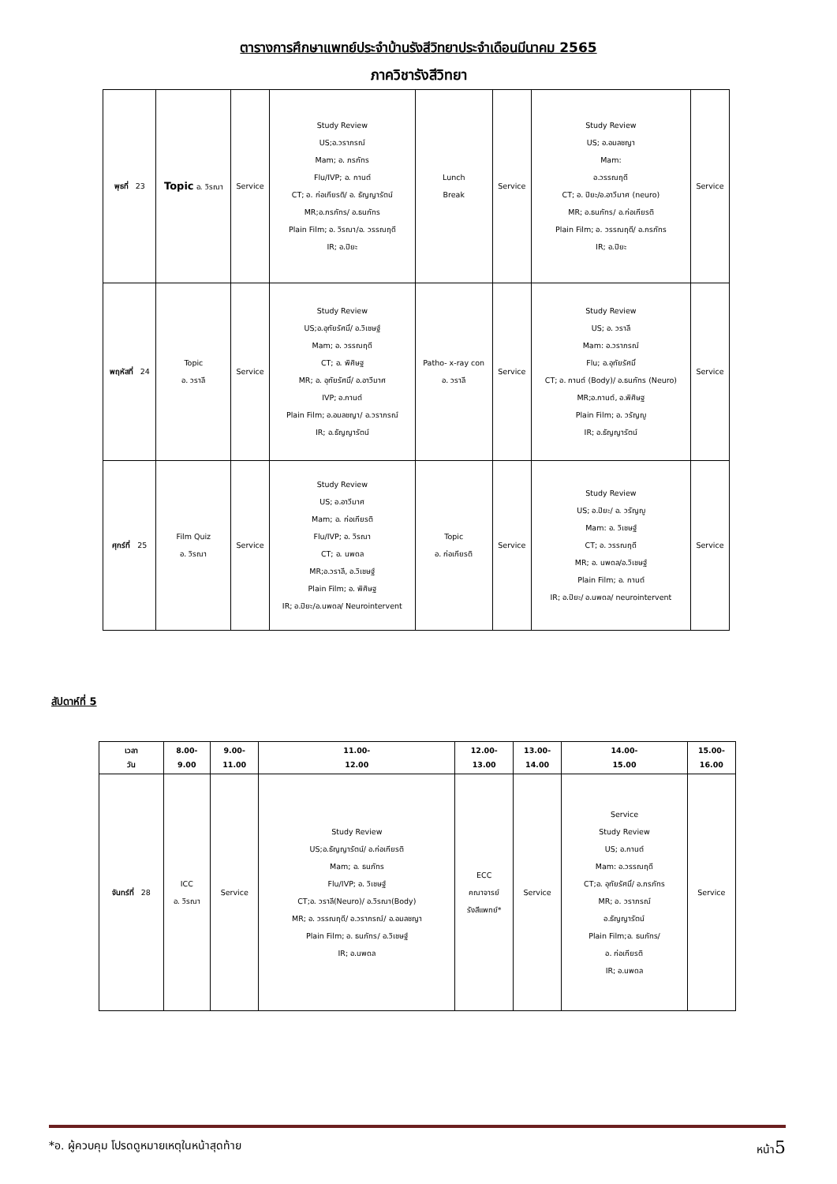ตารางการศึกษาแพทย์ประจำบ้านรังสีวิทยาประจำเดือนมีนาคม 2565
ภาควิชารังสีวิทยา
| พุธที่ 23 | Topic อ. วิรณา | Service | Study Review US;อ.วราภรณ์ Mam; อ. ภรภัทร Flu/IVP; อ. กานต์ CT; อ. ก่อเกียรติ/ อ. ธัญญารัตน์ MR;อ.ภรภัทร/ อ.ธนภัทร Plain Film; อ. วิรณา/อ. วรรณฤดี IR; อ.ปิยะ | Lunch Break | Service | Study Review US; อ.อมลชญา Mam: อ.วรรณฤดี CT; อ. ปิยะ/อ.อาวีมาศ (neuro) MR; อ.ธนภัทร/ อ.ก่อเกียรติ Plain Film; อ. วรรณฤดี/ อ.ภรภัทร IR; อ.ปิยะ | Service |
| พฤหัสที่ 24 | Topic อ. วราลี | Service | Study Review US;อ.อุทัยรัศมิ์/ อ.วิเชษฐ์ Mam; อ. วรรณฤดี CT; อ. พิศิษฐ MR; อ. อุทัยรัศมิ์/ อ.อาวีมาศ IVP; อ.กานต์ Plain Film; อ.อมลชญา/ อ.วราภรณ์ IR; อ.ธัญญารัตน์ | Patho- x-ray con อ. วราลี | Service | Study Review US; อ. วราลี Mam: อ.วราภรณ์ Flu; อ.อุทัยรัศมิ์ CT; อ. กานต์ (Body)/ อ.ธนภัทร (Neuro) MR;อ.กานต์, อ.พิศิษฐ Plain Film; อ. วรัญญู IR; อ.ธัญญารัตน์ | Service |
| ศุกร์ที่ 25 | Film Quiz อ. วิรณา | Service | Study Review US; อ.อาวีมาศ Mam; อ. ก่อเกียรติ Flu/IVP; อ. วิรณา CT; อ. นพดล MR;อ.วราลี, อ.วิเชษฐ์ Plain Film; อ. พิศิษฐ IR; อ.ปิยะ/อ.นพดล/ Neurointervent | Topic อ. ก่อเกียรติ | Service | Study Review US; อ.ปิยะ/ อ. วรัญญู Mam: อ. วิเชษฐ์ CT; อ. วรรณฤดี MR; อ. นพดล/อ.วิเชษฐ์ Plain Film; อ. กานต์ IR; อ.ปิยะ/ อ.นพดล/ neurointervent | Service |
สัปดาห์ที่ 5
| เวลา วัน | 8.00- 9.00 | 9.00- 11.00 | 11.00- 12.00 | 12.00- 13.00 | 13.00- 14.00 | 14.00- 15.00 | 15.00- 16.00 |
| --- | --- | --- | --- | --- | --- | --- | --- |
| จันทร์ที่ 28 | ICC อ. วิรณา | Service | Study Review US;อ.ธัญญารัตน์/ อ.ก่อเกียรติ Mam; อ. ธนภัทร Flu/IVP; อ. วิเชษฐ์ CT;อ. วราลี(Neuro)/ อ.วิรณา(Body) MR; อ. วรรณฤดี/ อ.วราภรณ์/ อ.อมลชญา Plain Film; อ. ธนภัทร/ อ.วิเชษฐ์ IR; อ.นพดล | ECC คณาจารย์ รังสีแพทย์* | Service | Service Study Review US; อ.กานต์ Mam: อ.วรรณฤดี CT;อ. อุทัยรัศมิ์/ อ.ภรภัทร MR; อ. วราภรณ์ อ.ธัญญารัตน์ Plain Film;อ. ธนภัทร/ อ. ก่อเกียรติ IR; อ.นพดล | Service |
*อ. ผู้ควบคุม โปรดดูหมายเหตุในหน้าสุดท้าย หน้า5